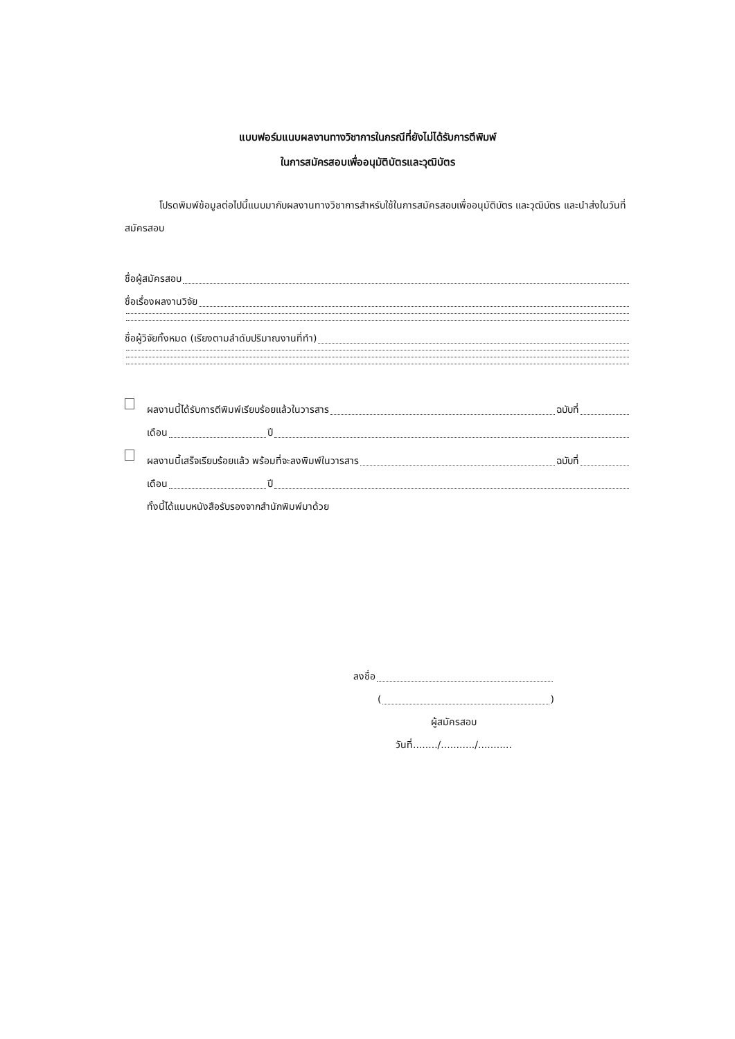แบบฟอร์มแนบผลงานทางวิชาการในกรณีที่ยังไม่ได้รับการตีพิมพ์
ในการสมัครสอบเพื่ออนุมัติบัตรและวุฒิบัตร
โปรดพิมพ์ข้อมูลต่อไปนี้แนบมากับผลงานทางวิชาการสำหรับใช้ในการสมัครสอบเพื่ออนุมัติบัตร และวุฒิบัตร และนำส่งในวันที่สมัครสอบ
ชื่อผู้สมัครสอบ
ชื่อเรื่องผลงานวิจัย
ชื่อผู้วิจัยทั้งหมด (เรียงตามลำดับปริมาณงานที่ทำ)
ผลงานนี้ได้รับการตีพิมพ์เรียบร้อยแล้วในวารสาร ฉบับที่
เดือน ปี
ผลงานนี้เสร็จเรียบร้อยแล้ว พร้อมที่จะลงพิมพ์ในวารสาร ฉบับที่
เดือน ปี
ทั้งนี้ได้แนบหนังสือรับรองจากสำนักพิมพ์มาด้วย
ลงชื่อ
( )
ผู้สมัครสอบ
วันที่......../.........../...........